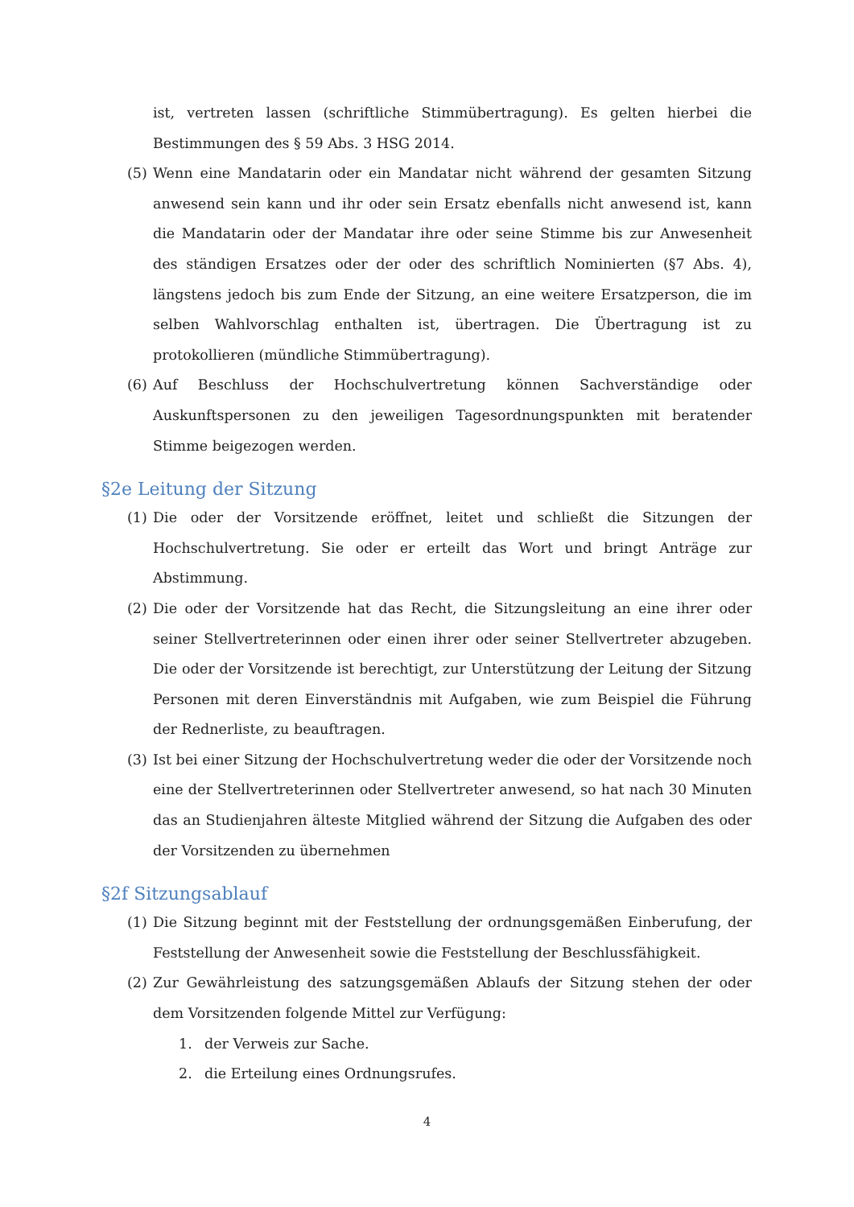ist, vertreten lassen (schriftliche Stimmübertragung). Es gelten hierbei die Bestimmungen des § 59 Abs. 3 HSG 2014.
(5) Wenn eine Mandatarin oder ein Mandatar nicht während der gesamten Sitzung anwesend sein kann und ihr oder sein Ersatz ebenfalls nicht anwesend ist, kann die Mandatarin oder der Mandatar ihre oder seine Stimme bis zur Anwesenheit des ständigen Ersatzes oder der oder des schriftlich Nominierten (§7 Abs. 4), längstens jedoch bis zum Ende der Sitzung, an eine weitere Ersatzperson, die im selben Wahlvorschlag enthalten ist, übertragen. Die Übertragung ist zu protokollieren (mündliche Stimmübertragung).
(6) Auf Beschluss der Hochschulvertretung können Sachverständige oder Auskunftspersonen zu den jeweiligen Tagesordnungspunkten mit beratender Stimme beigezogen werden.
§2e Leitung der Sitzung
(1) Die oder der Vorsitzende eröffnet, leitet und schließt die Sitzungen der Hochschulvertretung. Sie oder er erteilt das Wort und bringt Anträge zur Abstimmung.
(2) Die oder der Vorsitzende hat das Recht, die Sitzungsleitung an eine ihrer oder seiner Stellvertreterinnen oder einen ihrer oder seiner Stellvertreter abzugeben. Die oder der Vorsitzende ist berechtigt, zur Unterstützung der Leitung der Sitzung Personen mit deren Einverständnis mit Aufgaben, wie zum Beispiel die Führung der Rednerliste, zu beauftragen.
(3) Ist bei einer Sitzung der Hochschulvertretung weder die oder der Vorsitzende noch eine der Stellvertreterinnen oder Stellvertreter anwesend, so hat nach 30 Minuten das an Studienjahren älteste Mitglied während der Sitzung die Aufgaben des oder der Vorsitzenden zu übernehmen
§2f Sitzungsablauf
(1) Die Sitzung beginnt mit der Feststellung der ordnungsgemäßen Einberufung, der Feststellung der Anwesenheit sowie die Feststellung der Beschlussfähigkeit.
(2) Zur Gewährleistung des satzungsgemäßen Ablaufs der Sitzung stehen der oder dem Vorsitzenden folgende Mittel zur Verfügung:
1. der Verweis zur Sache.
2. die Erteilung eines Ordnungsrufes.
4